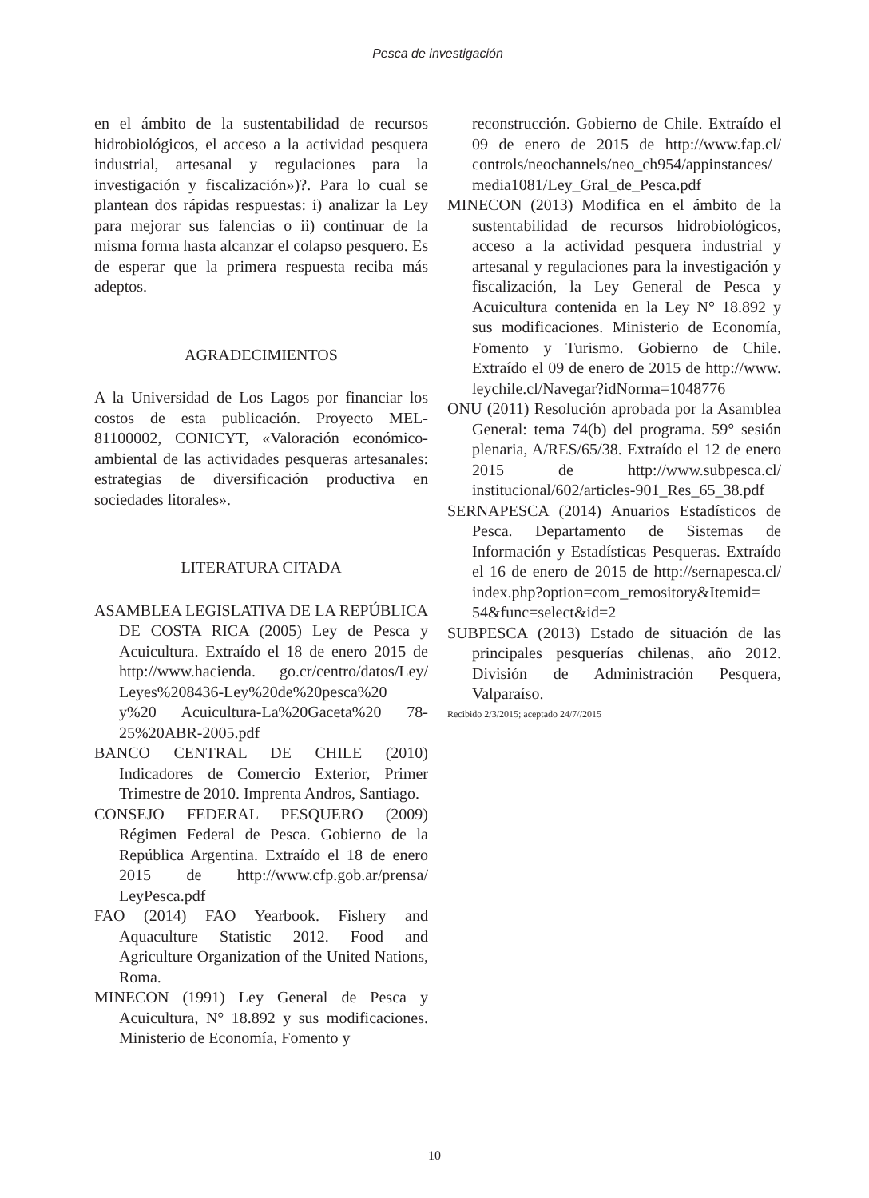Pesca de investigación
en el ámbito de la sustentabilidad de recursos hidrobiológicos, el acceso a la actividad pesquera industrial, artesanal y regulaciones para la investigación y fiscalización»)?. Para lo cual se plantean dos rápidas respuestas: i) analizar la Ley para mejorar sus falencias o ii) continuar de la misma forma hasta alcanzar el colapso pesquero. Es de esperar que la primera respuesta reciba más adeptos.
AGRADECIMIENTOS
A la Universidad de Los Lagos por financiar los costos de esta publicación. Proyecto MEL-81100002, CONICYT, «Valoración económico-ambiental de las actividades pesqueras artesanales: estrategias de diversificación productiva en sociedades litorales».
LITERATURA CITADA
ASAMBLEA LEGISLATIVA DE LA REPÚBLICA DE COSTA RICA (2005) Ley de Pesca y Acuicultura. Extraído el 18 de enero 2015 de http://www.hacienda. go.cr/centro/datos/Ley/ Leyes%208436-Ley%20de%20pesca%20 y%20 Acuicultura-La%20Gaceta%20 78-25%20ABR-2005.pdf
BANCO CENTRAL DE CHILE (2010) Indicadores de Comercio Exterior, Primer Trimestre de 2010. Imprenta Andros, Santiago.
CONSEJO FEDERAL PESQUERO (2009) Régimen Federal de Pesca. Gobierno de la República Argentina. Extraído el 18 de enero 2015 de http://www.cfp.gob.ar/prensa/ LeyPesca.pdf
FAO (2014) FAO Yearbook. Fishery and Aquaculture Statistic 2012. Food and Agriculture Organization of the United Nations, Roma.
MINECON (1991) Ley General de Pesca y Acuicultura, N° 18.892 y sus modificaciones. Ministerio de Economía, Fomento y
reconstrucción. Gobierno de Chile. Extraído el 09 de enero de 2015 de http://www.fap.cl/ controls/neochannels/neo_ch954/appinstances/ media1081/Ley_Gral_de_Pesca.pdf
MINECON (2013) Modifica en el ámbito de la sustentabilidad de recursos hidrobiológicos, acceso a la actividad pesquera industrial y artesanal y regulaciones para la investigación y fiscalización, la Ley General de Pesca y Acuicultura contenida en la Ley N° 18.892 y sus modificaciones. Ministerio de Economía, Fomento y Turismo. Gobierno de Chile. Extraído el 09 de enero de 2015 de http://www. leychile.cl/Navegar?idNorma=1048776
ONU (2011) Resolución aprobada por la Asamblea General: tema 74(b) del programa. 59° sesión plenaria, A/RES/65/38. Extraído el 12 de enero 2015 de http://www.subpesca.cl/ institucional/602/articles-901_Res_65_38.pdf
SERNAPESCA (2014) Anuarios Estadísticos de Pesca. Departamento de Sistemas de Información y Estadísticas Pesqueras. Extraído el 16 de enero de 2015 de http://sernapesca.cl/ index.php?option=com_remository&Itemid= 54&func=select&id=2
SUBPESCA (2013) Estado de situación de las principales pesquerías chilenas, año 2012. División de Administración Pesquera, Valparaíso.
Recibido 2/3/2015; aceptado 24/7//2015
10